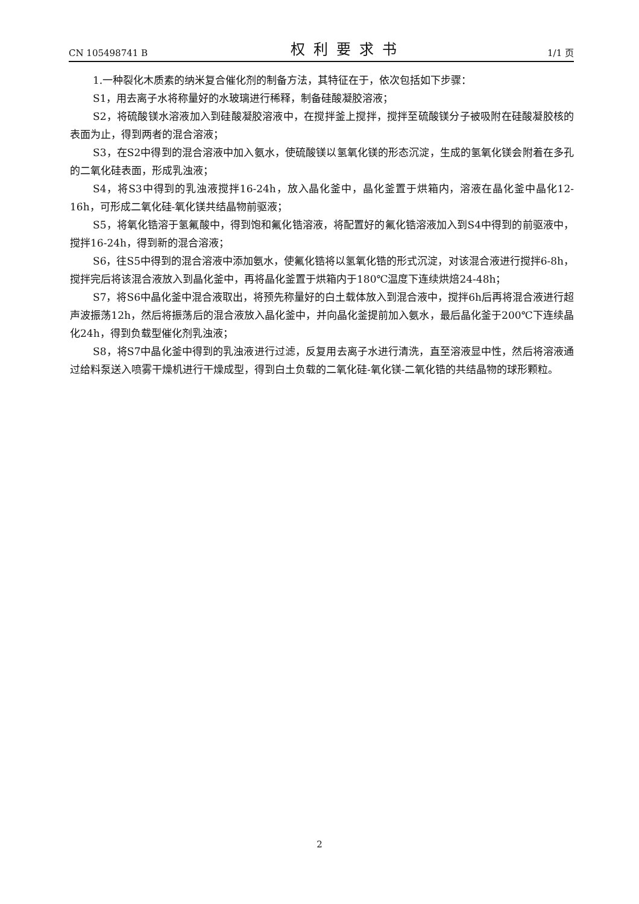CN 105498741 B 权利要求书 1/1 页
1.一种裂化木质素的纳米复合催化剂的制备方法，其特征在于，依次包括如下步骤：
S1，用去离子水将称量好的水玻璃进行稀释，制备硅酸凝胶溶液；
S2，将硫酸镁水溶液加入到硅酸凝胶溶液中，在搅拌釜上搅拌，搅拌至硫酸镁分子被吸附在硅酸凝胶核的表面为止，得到两者的混合溶液；
S3，在S2中得到的混合溶液中加入氨水，使硫酸镁以氢氧化镁的形态沉淀，生成的氢氧化镁会附着在多孔的二氧化硅表面，形成乳浊液；
S4，将S3中得到的乳浊液搅拌16-24h，放入晶化釜中，晶化釜置于烘箱内，溶液在晶化釜中晶化12-16h，可形成二氧化硅-氧化镁共结晶物前驱液；
S5，将氧化锆溶于氢氟酸中，得到饱和氟化锆溶液，将配置好的氟化锆溶液加入到S4中得到的前驱液中，搅拌16-24h，得到新的混合溶液；
S6，往S5中得到的混合溶液中添加氨水，使氟化锆将以氢氧化锆的形式沉淀，对该混合液进行搅拌6-8h，搅拌完后将该混合液放入到晶化釜中，再将晶化釜置于烘箱内于180℃温度下连续烘焙24-48h；
S7，将S6中晶化釜中混合液取出，将预先称量好的白土载体放入到混合液中，搅拌6h后再将混合液进行超声波振荡12h，然后将振荡后的混合液放入晶化釜中，并向晶化釜提前加入氨水，最后晶化釜于200℃下连续晶化24h，得到负载型催化剂乳浊液；
S8，将S7中晶化釜中得到的乳浊液进行过滤，反复用去离子水进行清洗，直至溶液显中性，然后将溶液通过给料泵送入喷雾干燥机进行干燥成型，得到白土负载的二氧化硅-氧化镁-二氧化锆的共结晶物的球形颗粒。
2